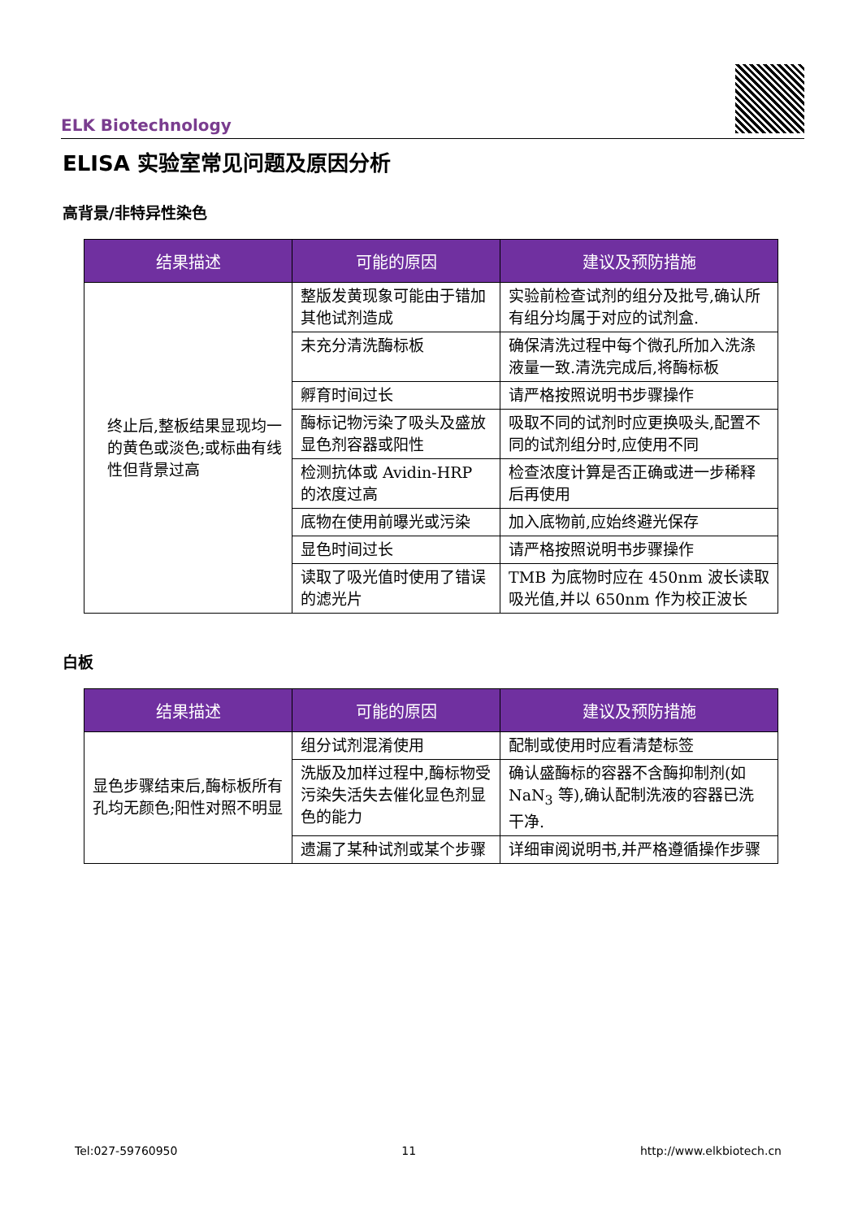ELK Biotechnology
ELISA 实验室常见问题及原因分析
高背景/非特异性染色
| 结果描述 | 可能的原因 | 建议及预防措施 |
| --- | --- | --- |
| 终止后,整板结果显现均一的黄色或淡色;或标曲有线性但背景过高 | 整版发黄现象可能由于错加其他试剂造成 | 实验前检查试剂的组分及批号,确认所有组分均属于对应的试剂盒. |
| | 未充分清洗酶标板 | 确保清洗过程中每个微孔所加入洗涤液量一致.清洗完成后,将酶标板 |
| | 孵育时间过长 | 请严格按照说明书步骤操作 |
| | 酶标记物污染了吸头及盛放显色剂容器或阳性 | 吸取不同的试剂时应更换吸头,配置不同的试剂组分时,应使用不同 |
| | 检测抗体或 Avidin-HRP 的浓度过高 | 检查浓度计算是否正确或进一步稀释后再使用 |
| | 底物在使用前曝光或污染 | 加入底物前,应始终避光保存 |
| | 显色时间过长 | 请严格按照说明书步骤操作 |
| | 读取了吸光值时使用了错误的滤光片 | TMB 为底物时应在 450nm 波长读取吸光值,并以 650nm 作为校正波长 |
白板
| 结果描述 | 可能的原因 | 建议及预防措施 |
| --- | --- | --- |
| 显色步骤结束后,酶标板所有孔均无颜色;阳性对照不明显 | 组分试剂混淆使用 | 配制或使用时应看清楚标签 |
| | 洗版及加样过程中,酶标物受污染失活失去催化显色剂显色的能力 | 确认盛酶标的容器不含酶抑制剂(如 NaN<sub>3</sub> 等),确认配制洗液的容器已洗干净. |
| | 遗漏了某种试剂或某个步骤 | 详细审阅说明书,并严格遵循操作步骤 |
Tel:027-59760950 11 http://www.elkbiotech.cn